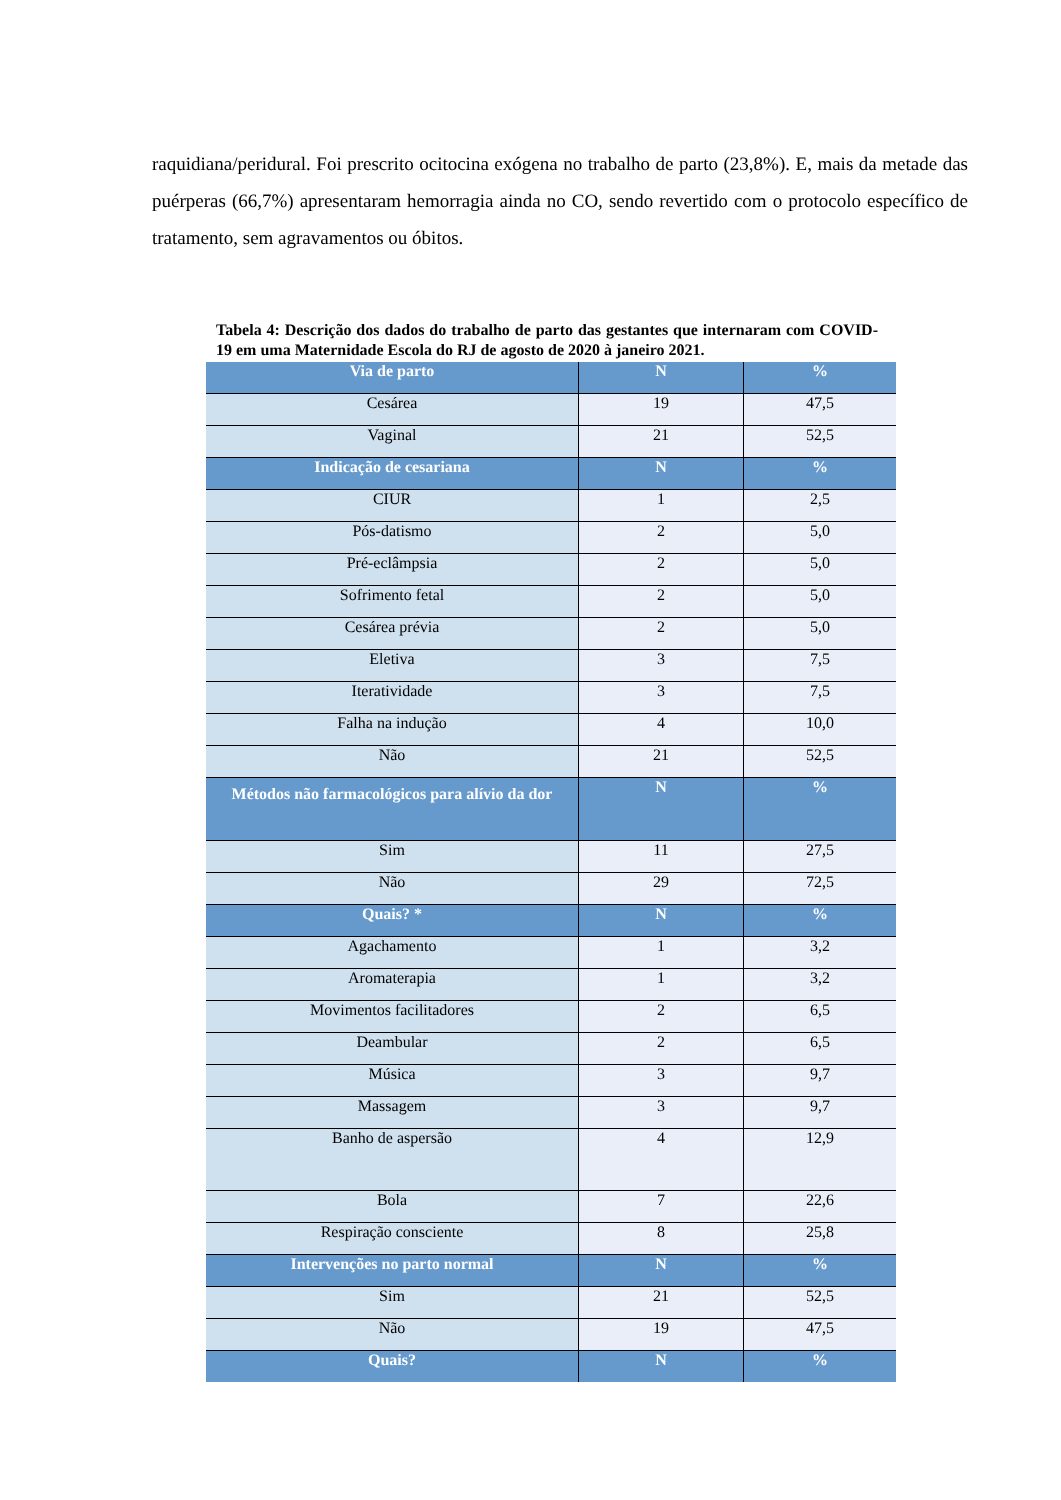raquidiana/peridural. Foi prescrito ocitocina exógena no trabalho de parto (23,8%). E, mais da metade das puérperas (66,7%) apresentaram hemorragia ainda no CO, sendo revertido com o protocolo específico de tratamento, sem agravamentos ou óbitos.
Tabela 4: Descrição dos dados do trabalho de parto das gestantes que internaram com COVID-19 em uma Maternidade Escola do RJ de agosto de 2020 à janeiro 2021.
| Via de parto | N | % |
| --- | --- | --- |
| Cesárea | 19 | 47,5 |
| Vaginal | 21 | 52,5 |
| Indicação de cesariana | N | % |
| CIUR | 1 | 2,5 |
| Pós-datismo | 2 | 5,0 |
| Pré-eclâmpsia | 2 | 5,0 |
| Sofrimento fetal | 2 | 5,0 |
| Cesárea prévia | 2 | 5,0 |
| Eletiva | 3 | 7,5 |
| Iteratividade | 3 | 7,5 |
| Falha na indução | 4 | 10,0 |
| Não | 21 | 52,5 |
| Métodos não farmacológicos para alívio da dor | N | % |
| Sim | 11 | 27,5 |
| Não | 29 | 72,5 |
| Quais? * | N | % |
| Agachamento | 1 | 3,2 |
| Aromaterapia | 1 | 3,2 |
| Movimentos facilitadores | 2 | 6,5 |
| Deambular | 2 | 6,5 |
| Música | 3 | 9,7 |
| Massagem | 3 | 9,7 |
| Banho de aspersão | 4 | 12,9 |
| Bola | 7 | 22,6 |
| Respiração consciente | 8 | 25,8 |
| Intervenções no parto normal | N | % |
| Sim | 21 | 52,5 |
| Não | 19 | 47,5 |
| Quais? | N | % |